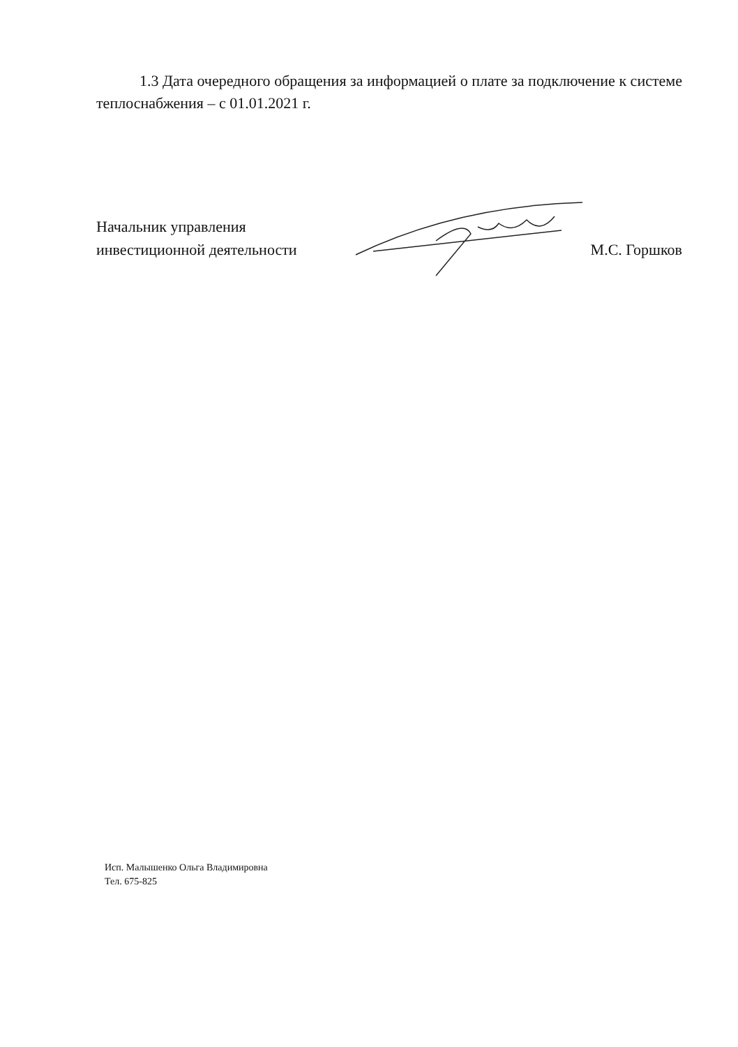1.3 Дата очередного обращения за информацией о плате за подключение к системе теплоснабжения – с 01.01.2021 г.
Начальник управления
инвестиционной деятельности
М.С. Горшков
Исп. Малышенко Ольга Владимировна
Тел. 675-825